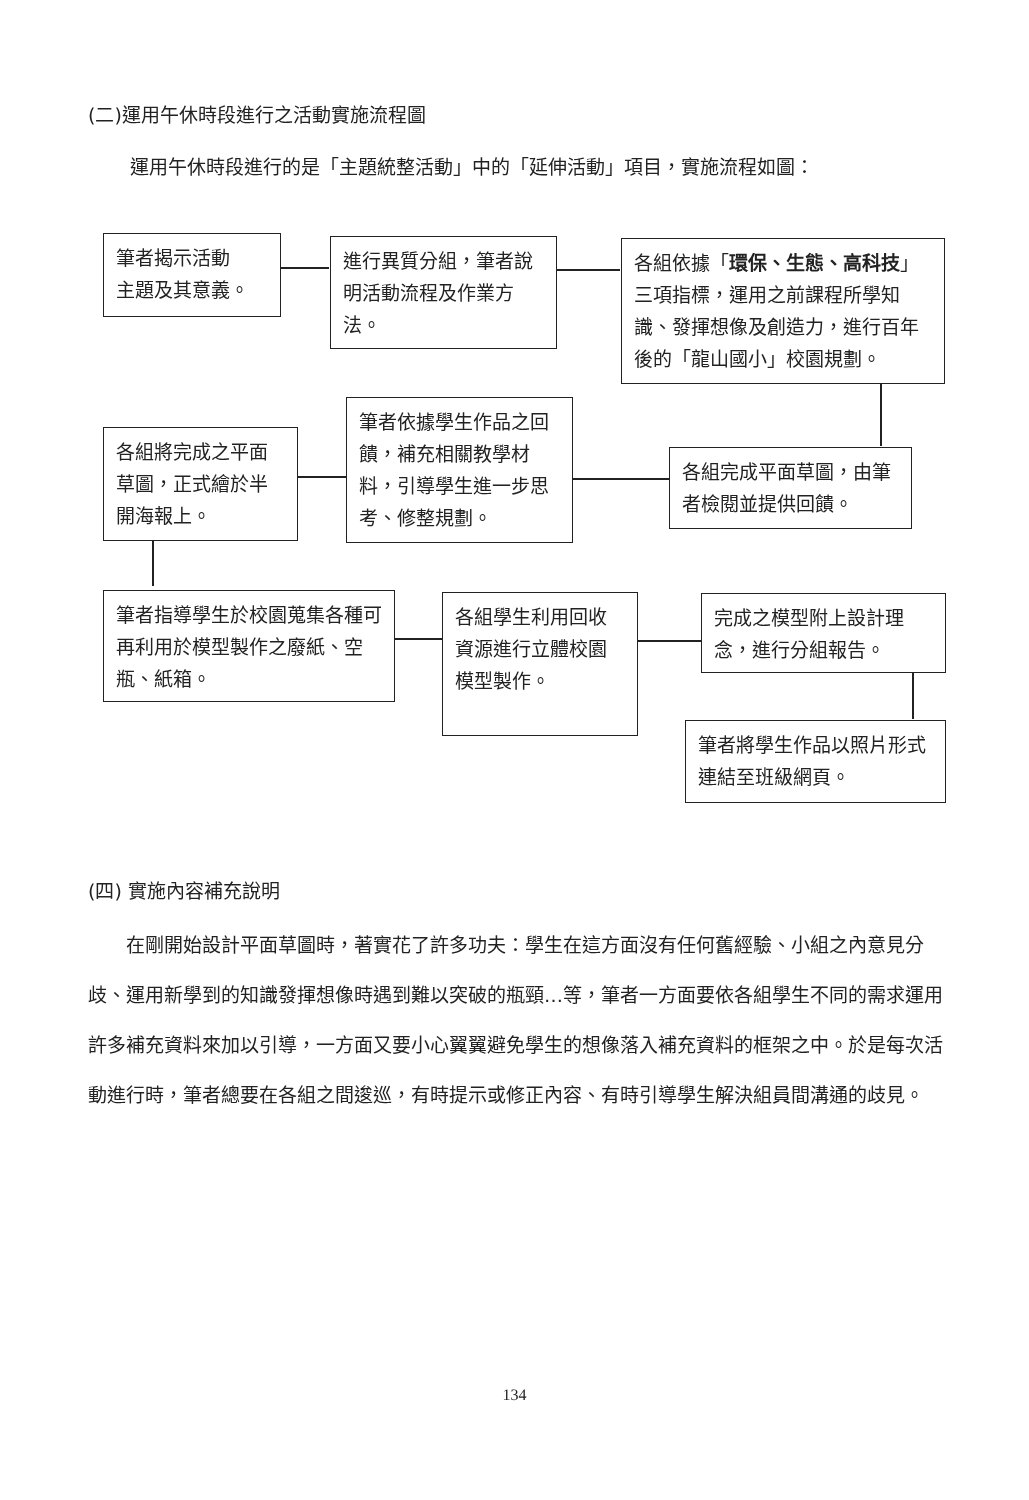(二)運用午休時段進行之活動實施流程圖
運用午休時段進行的是「主題統整活動」中的「延伸活動」項目，實施流程如圖：
筆者揭示活動
主題及其意義。
進行異質分組，筆者說明活動流程及作業方法。
各組依據「環保、生態、高科技」三項指標，運用之前課程所學知識、發揮想像及創造力，進行百年後的「龍山國小」校園規劃。
各組將完成之平面草圖，正式繪於半開海報上。
筆者依據學生作品之回饋，補充相關教學材料，引導學生進一步思考、修整規劃。
各組完成平面草圖，由筆者檢閱並提供回饋。
筆者指導學生於校園蒐集各種可再利用於模型製作之廢紙、空瓶、紙箱。
各組學生利用回收資源進行立體校園模型製作。
完成之模型附上設計理念，進行分組報告。
筆者將學生作品以照片形式連結至班級網頁。
(四) 實施內容補充說明
　　在剛開始設計平面草圖時，著實花了許多功夫：學生在這方面沒有任何舊經驗、小組之內意見分歧、運用新學到的知識發揮想像時遇到難以突破的瓶頸…等，筆者一方面要依各組學生不同的需求運用許多補充資料來加以引導，一方面又要小心翼翼避免學生的想像落入補充資料的框架之中。於是每次活動進行時，筆者總要在各組之間逡巡，有時提示或修正內容、有時引導學生解決組員間溝通的歧見。
134